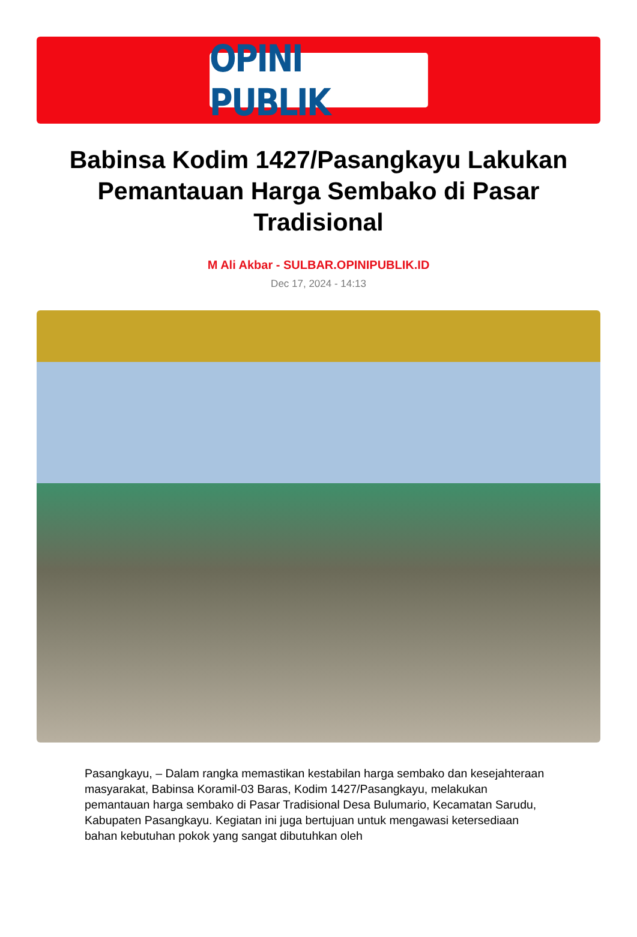OPINI PUBLIK
Babinsa Kodim 1427/Pasangkayu Lakukan Pemantauan Harga Sembako di Pasar Tradisional
M Ali Akbar - SULBAR.OPINIPUBLIK.ID
Dec 17, 2024 - 14:13
Pasangkayu, – Dalam rangka memastikan kestabilan harga sembako dan kesejahteraan masyarakat, Babinsa Koramil-03 Baras, Kodim 1427/Pasangkayu, melakukan pemantauan harga sembako di Pasar Tradisional Desa Bulumario, Kecamatan Sarudu, Kabupaten Pasangkayu. Kegiatan ini juga bertujuan untuk mengawasi ketersediaan bahan kebutuhan pokok yang sangat dibutuhkan oleh